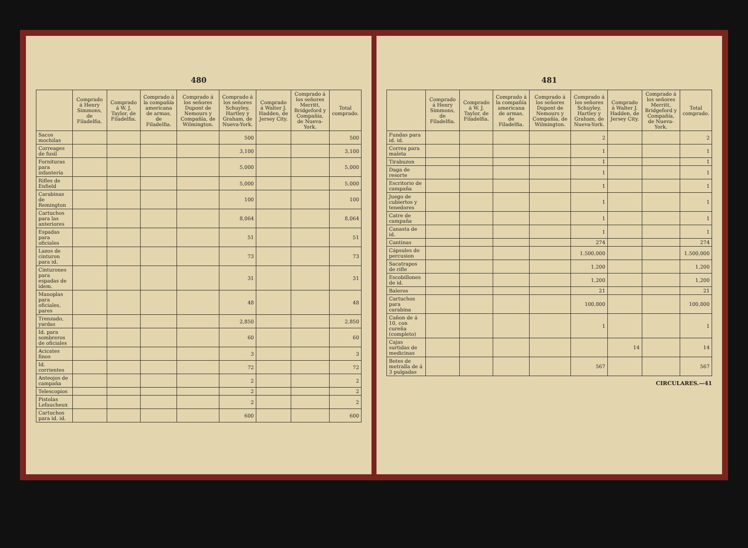480
| | Comprado á Henry Simmons, de Filadelfia. | Comprado á W. J. Taylor, de Filadelfia. | Comprado á la compañía americana de armas, de Filadelfia. | Comprado á los señores Dupont de Nemours y Compañía, de Wilmington. | Comprado á los señores Schuyley, Hartley y Graham, de Nueva-York. | Comprado á Walter J. Hadden, de Jersey City. | Comprado á los señores Merritt, Bridgeford y Compañía, de Nueva-York. | Total comprado. |
| --- | --- | --- | --- | --- | --- | --- | --- | --- |
| Sacos mochilas | | | | | 500 | | | 500 |
| Correages de fusil | | | | | 3,100 | | | 3,100 |
| Fornituras para infantería | | | | | 5,000 | | | 5,000 |
| Rifles de Enfield | | | | | 5,000 | | | 5,000 |
| Carabinas de Remington | | | | | 100 | | | 100 |
| Cartuchos para las anteriores | | | | | 8,064 | | | 8,064 |
| Espadas para oficiales | | | | | 51 | | | 51 |
| Lazos de cinturon para id. | | | | | 73 | | | 73 |
| Cinturones para espadas de idem. | | | | | 31 | | | 31 |
| Manoplas para oficiales, pares | | | | | 48 | | | 48 |
| Trenzado, yardas | | | | | 2,850 | | | 2,850 |
| Id. para sombreros de oficiales | | | | | 60 | | | 60 |
| Acicates finos | | | | | 3 | | | 3 |
| Id. corrientes | | | | | 72 | | | 72 |
| Anteojos de campaña | | | | | 2 | | | 2 |
| Telescopios | | | | | 2 | | | 2 |
| Pistolas Lefaucheux | | | | | 2 | | | 2 |
| Cartuchos para id. id. | | | | | 600 | | | 600 |
481
| | Comprado á Henry Simmons, de Filadelfia. | Comprado á W. J. Taylor, de Filadelfia. | Comprado á la compañía americana de armas, de Filadelfia. | Comprado á los señores Dupont de Nemours y Compañía, de Wilmington. | Comprado á los señores Schuyley, Hartley y Graham, de Nueva-York. | Comprado á Walter J. Hadden, de Jersey City. | Comprado á los señores Merritt, Bridgeford y Compañía, de Nueva-York. | Total comprado. |
| --- | --- | --- | --- | --- | --- | --- | --- | --- |
| Fundas para id. id. | | | | | 2 | | | 2 |
| Correa para maleta | | | | | 1 | | | 1 |
| Tirabuzon | | | | | 1 | | | 1 |
| Daga de resorte | | | | | 1 | | | 1 |
| Escritorio de campaña | | | | | 1 | | | 1 |
| Juego de cubiertos y tenedores | | | | | 1 | | | 1 |
| Catre de campaña | | | | | 1 | | | 1 |
| Canasta de id. | | | | | 1 | | | 1 |
| Cantinas | | | | | 274 | | | 274 |
| Cápsules de percusion | | | | | 1.500,000 | | | 1.500,000 |
| Sacatrapos de rifle | | | | | 1,200 | | | 1,200 |
| Escobillones de id. | | | | | 1,200 | | | 1,200 |
| Baleros | | | | | 21 | | | 21 |
| Cartuchos para carabina | | | | | 100,800 | | | 100,800 |
| Cañon de á 10, con cureña (completo) | | | | | 1 | | | 1 |
| Cajas surtidas de medicinas | | | | | | 14 | | 14 |
| Botes de metralla de á 3 pulgadas | | | | | 567 | | | 567 |
CIRCULARES.—41